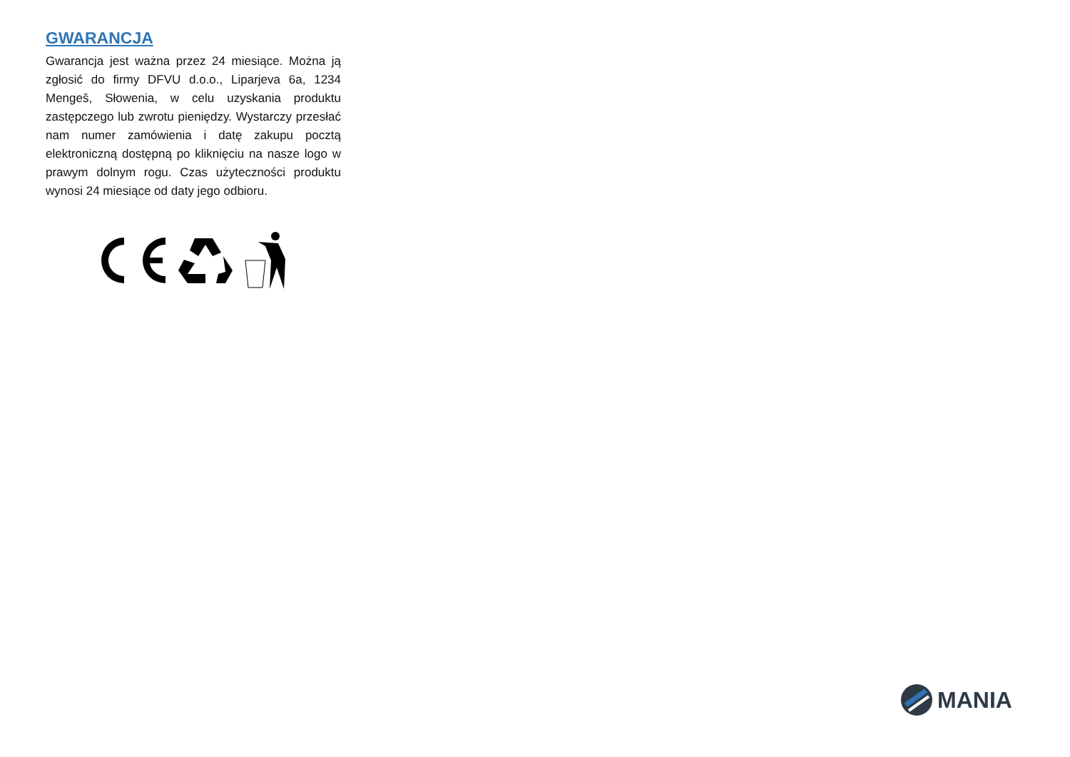GWARANCJA
Gwarancja jest ważna przez 24 miesiące. Można ją zgłosić do firmy DFVU d.o.o., Liparjeva 6a, 1234 Mengeš, Słowenia, w celu uzyskania produktu zastępczego lub zwrotu pieniędzy. Wystarczy przesłać nam numer zamówienia i datę zakupu pocztą elektroniczną dostępną po kliknięciu na nasze logo w prawym dolnym rogu. Czas użyteczności produktu wynosi 24 miesiące od daty jego odbioru.
MANIA